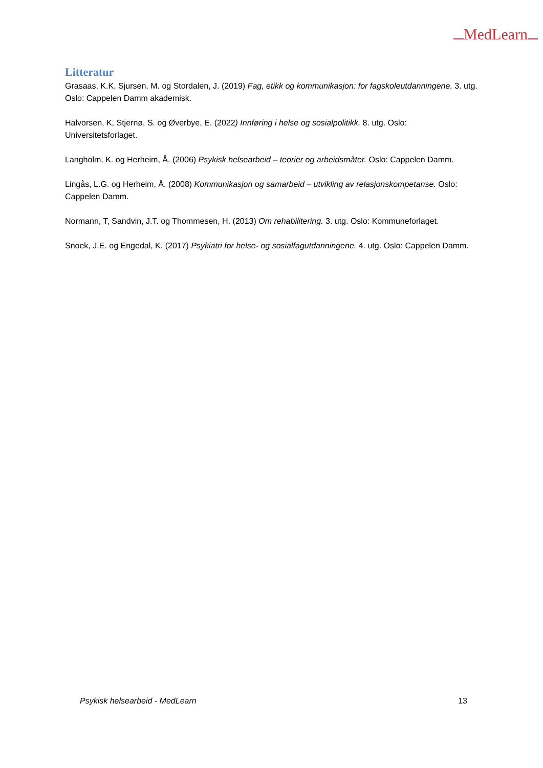MedLearn
Litteratur
Grasaas, K.K, Sjursen, M. og Stordalen, J. (2019) Fag, etikk og kommunikasjon: for fagskoleutdanningene. 3. utg. Oslo: Cappelen Damm akademisk.
Halvorsen, K, Stjernø, S. og Øverbye, E. (2022) Innføring i helse og sosialpolitikk. 8. utg. Oslo: Universitetsforlaget.
Langholm, K. og Herheim, Å. (2006) Psykisk helsearbeid – teorier og arbeidsmåter. Oslo: Cappelen Damm.
Lingås, L.G. og Herheim, Å. (2008) Kommunikasjon og samarbeid – utvikling av relasjonskompetanse. Oslo: Cappelen Damm.
Normann, T, Sandvin, J.T. og Thommesen, H. (2013) Om rehabilitering. 3. utg. Oslo: Kommuneforlaget.
Snoek, J.E. og Engedal, K. (2017) Psykiatri for helse- og sosialfagutdanningene. 4. utg. Oslo: Cappelen Damm.
Psykisk helsearbeid - MedLearn 13